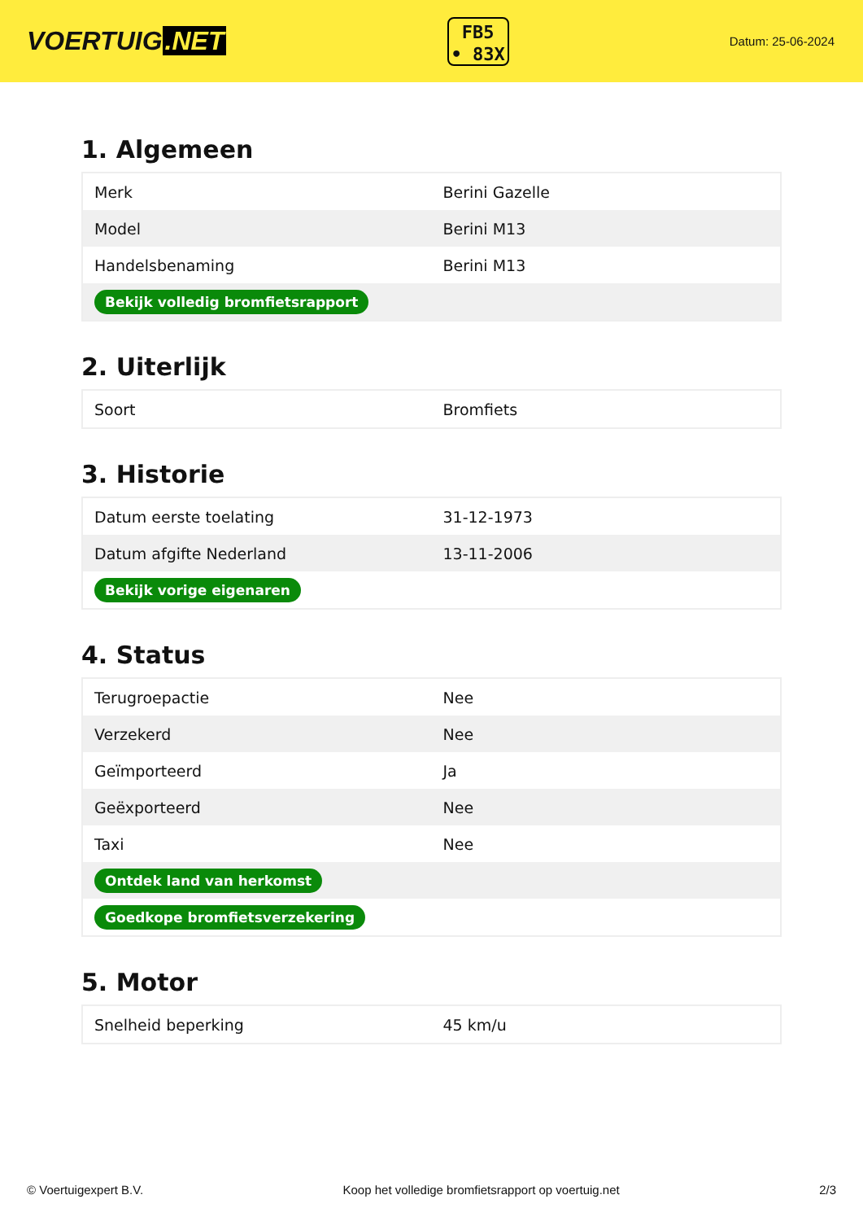VOERTUIG.NET
FB5
• 83X
Datum: 25-06-2024
1. Algemeen
| Merk | Berini Gazelle |
| Model | Berini M13 |
| Handelsbenaming | Berini M13 |
| Bekijk volledig bromfietsrapport | |
2. Uiterlijk
| Soort | Bromfiets |
3. Historie
| Datum eerste toelating | 31-12-1973 |
| Datum afgifte Nederland | 13-11-2006 |
| Bekijk vorige eigenaren | |
4. Status
| Terugroepactie | Nee |
| Verzekerd | Nee |
| Geïmporteerd | Ja |
| Geëxporteerd | Nee |
| Taxi | Nee |
| Ontdek land van herkomst | |
| Goedkope bromfietsverzekering | |
5. Motor
| Snelheid beperking | 45 km/u |
© Voertuigexpert B.V. Koop het volledige bromfietsrapport op voertuig.net 2/3